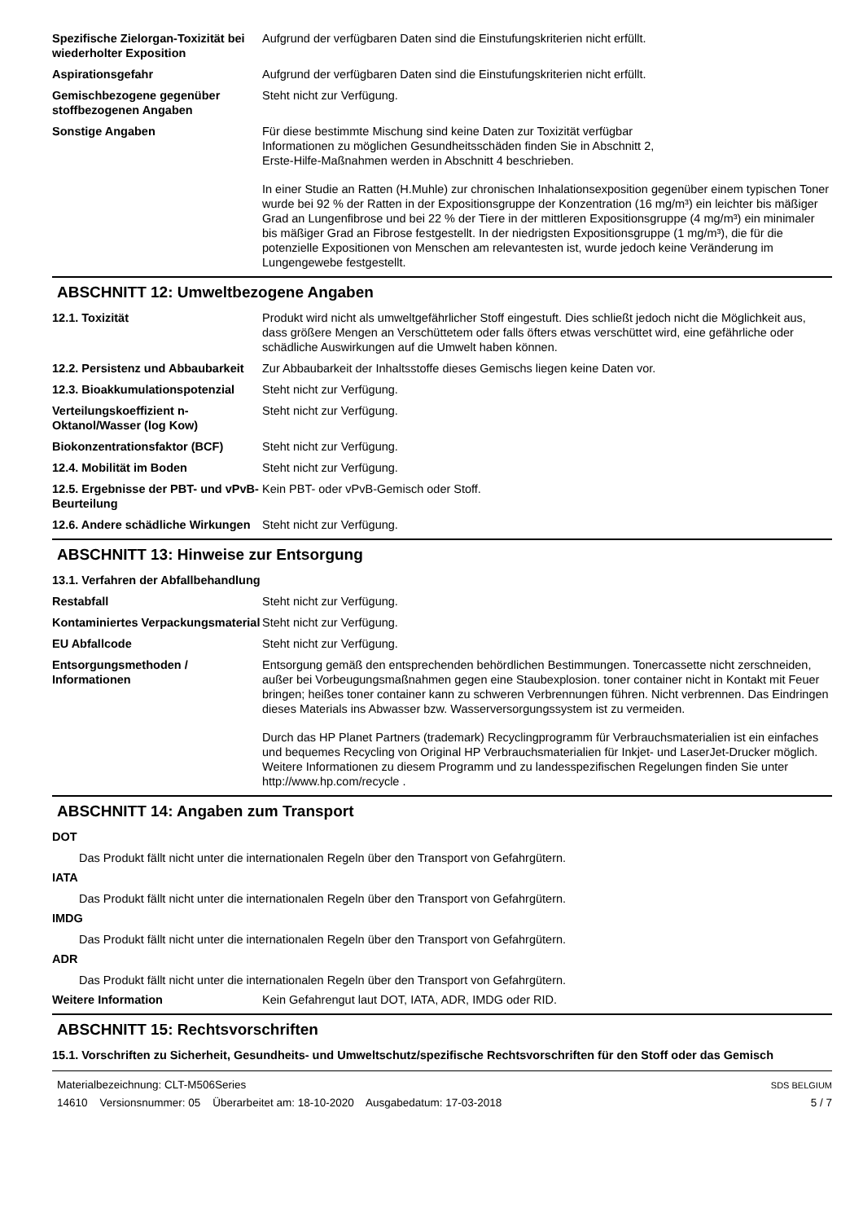Spezifische Zielorgan-Toxizität bei wiederholter Exposition
Aufgrund der verfügbaren Daten sind die Einstufungskriterien nicht erfüllt.
Aspirationsgefahr Aufgrund der verfügbaren Daten sind die Einstufungskriterien nicht erfüllt.
Gemischbezogene gegenüber stoffbezogenen Angaben
Steht nicht zur Verfügung.
Sonstige Angaben Für diese bestimmte Mischung sind keine Daten zur Toxizität verfügbar
Informationen zu möglichen Gesundheitsschäden finden Sie in Abschnitt 2,
Erste-Hilfe-Maßnahmen werden in Abschnitt 4 beschrieben.
In einer Studie an Ratten (H.Muhle) zur chronischen Inhalationsexposition gegenüber einem typischen Toner wurde bei 92 % der Ratten in der Expositionsgruppe der Konzentration (16 mg/m³) ein leichter bis mäßiger Grad an Lungenfibrose und bei 22 % der Tiere in der mittleren Expositionsgruppe (4 mg/m³) ein minimaler bis mäßiger Grad an Fibrose festgestellt. In der niedrigsten Expositionsgruppe (1 mg/m³), die für die potenzielle Expositionen von Menschen am relevantesten ist, wurde jedoch keine Veränderung im Lungengewebe festgestellt.
ABSCHNITT 12: Umweltbezogene Angaben
12.1. Toxizität Produkt wird nicht als umweltgefährlicher Stoff eingestuft. Dies schließt jedoch nicht die Möglichkeit aus, dass größere Mengen an Verschüttetem oder falls öfters etwas verschüttet wird, eine gefährliche oder schädliche Auswirkungen auf die Umwelt haben können.
12.2. Persistenz und Abbaubarkeit
Zur Abbaubarkeit der Inhaltsstoffe dieses Gemischs liegen keine Daten vor.
12.3. Bioakkumulationspotenzial
Steht nicht zur Verfügung.
Verteilungskoeffizient n-Oktanol/Wasser (log Kow)
Steht nicht zur Verfügung.
Biokonzentrationsfaktor (BCF) Steht nicht zur Verfügung.
12.4. Mobilität im Boden Steht nicht zur Verfügung.
12.5. Ergebnisse der PBT- und vPvB-Beurteilung
Kein PBT- oder vPvB-Gemisch oder Stoff.
12.6. Andere schädliche Wirkungen
Steht nicht zur Verfügung.
ABSCHNITT 13: Hinweise zur Entsorgung
13.1. Verfahren der Abfallbehandlung
Restabfall Steht nicht zur Verfügung.
Kontaminiertes Verpackungsmaterial
Steht nicht zur Verfügung.
EU Abfallcode Steht nicht zur Verfügung.
Entsorgungsmethoden / Informationen
Entsorgung gemäß den entsprechenden behördlichen Bestimmungen. Tonercassette nicht zerschneiden, außer bei Vorbeugungsmaßnahmen gegen eine Staubexplosion. toner container nicht in Kontakt mit Feuer bringen; heißes toner container kann zu schweren Verbrennungen führen. Nicht verbrennen. Das Eindringen dieses Materials ins Abwasser bzw. Wasserversorgungssystem ist zu vermeiden.
Durch das HP Planet Partners (trademark) Recyclingprogramm für Verbrauchsmaterialien ist ein einfaches und bequemes Recycling von Original HP Verbrauchsmaterialien für Inkjet- und LaserJet-Drucker möglich. Weitere Informationen zu diesem Programm und zu landesspezifischen Regelungen finden Sie unter http://www.hp.com/recycle .
ABSCHNITT 14: Angaben zum Transport
DOT
Das Produkt fällt nicht unter die internationalen Regeln über den Transport von Gefahrgütern.
IATA
Das Produkt fällt nicht unter die internationalen Regeln über den Transport von Gefahrgütern.
IMDG
Das Produkt fällt nicht unter die internationalen Regeln über den Transport von Gefahrgütern.
ADR
Das Produkt fällt nicht unter die internationalen Regeln über den Transport von Gefahrgütern.
Weitere Information Kein Gefahrengut laut DOT, IATA, ADR, IMDG oder RID.
ABSCHNITT 15: Rechtsvorschriften
15.1. Vorschriften zu Sicherheit, Gesundheits- und Umweltschutz/spezifische Rechtsvorschriften für den Stoff oder das Gemisch
Materialbezeichnung: CLT-M506Series
14610 Versionsnummer: 05 Überarbeitet am: 18-10-2020 Ausgabedatum: 17-03-2018
SDS BELGIUM
5 / 7